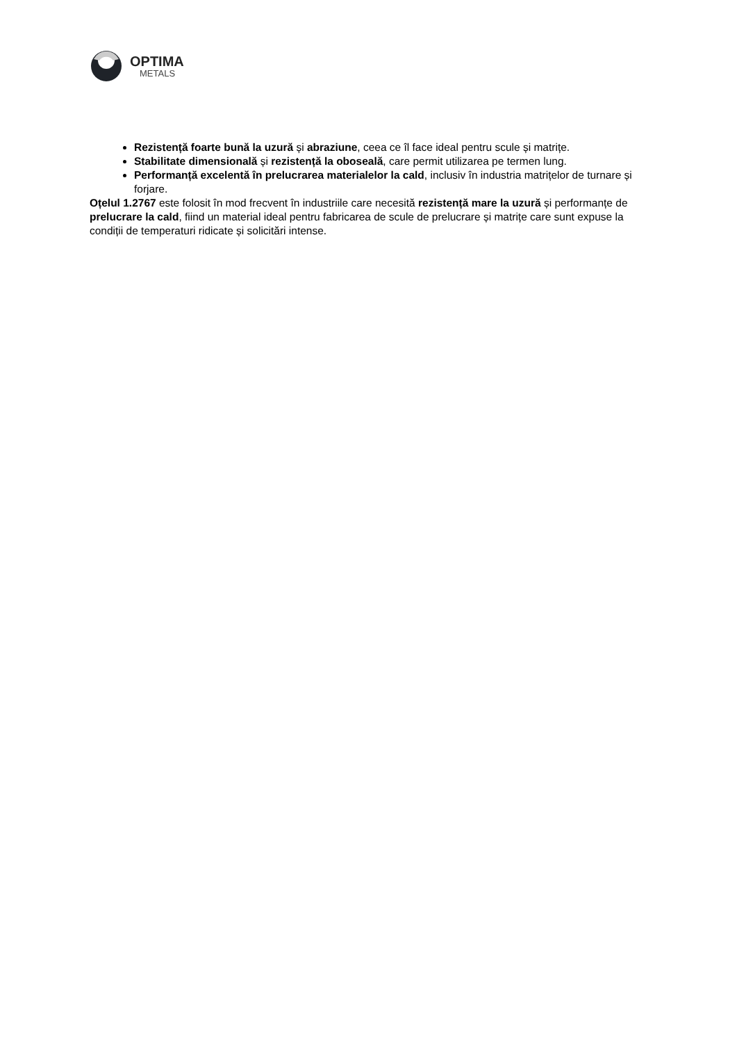OPTIMA
METALS
Rezistență foarte bună la uzură și abraziune, ceea ce îl face ideal pentru scule și matrițe.
Stabilitate dimensională și rezistență la oboseală, care permit utilizarea pe termen lung.
Performanță excelentă în prelucrarea materialelor la cald, inclusiv în industria matrițelor de turnare și forjare.
Oțelul 1.2767 este folosit în mod frecvent în industriile care necesită rezistență mare la uzură și performanțe de prelucrare la cald, fiind un material ideal pentru fabricarea de scule de prelucrare și matrițe care sunt expuse la condiții de temperaturi ridicate și solicitări intense.